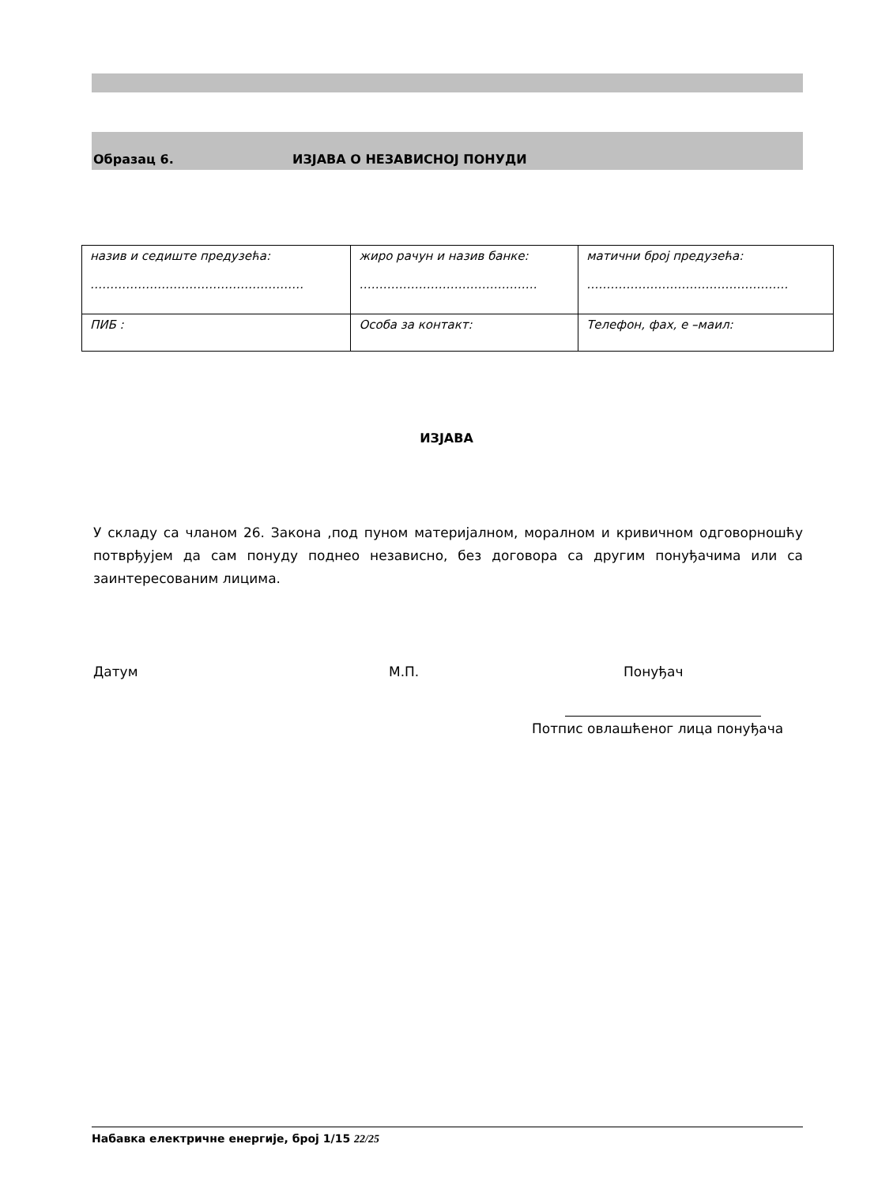Образац 6. ИЗЈАВА О НЕЗАВИСНОЈ ПОНУДИ
| назив и седиште предузећа: ……………………………………………… | жиро рачун и назив банке: ……………………………………… | матични број предузећа: …………………………………………… |
| ПИБ : | Особа за контакт: | Телефон, фах, е –маил: |
ИЗЈАВА
У складу са чланом 26. Закона ,под пуном материјалном, моралном и кривичном одговорношћу потврђујем да сам понуду поднео независно, без договора са другим понуђачима или са заинтересованим лицима.
Датум М.П. Понуђач
Потпис овлашћеног лица понуђача
Набавка електричне енергије, број 1/15 22/25